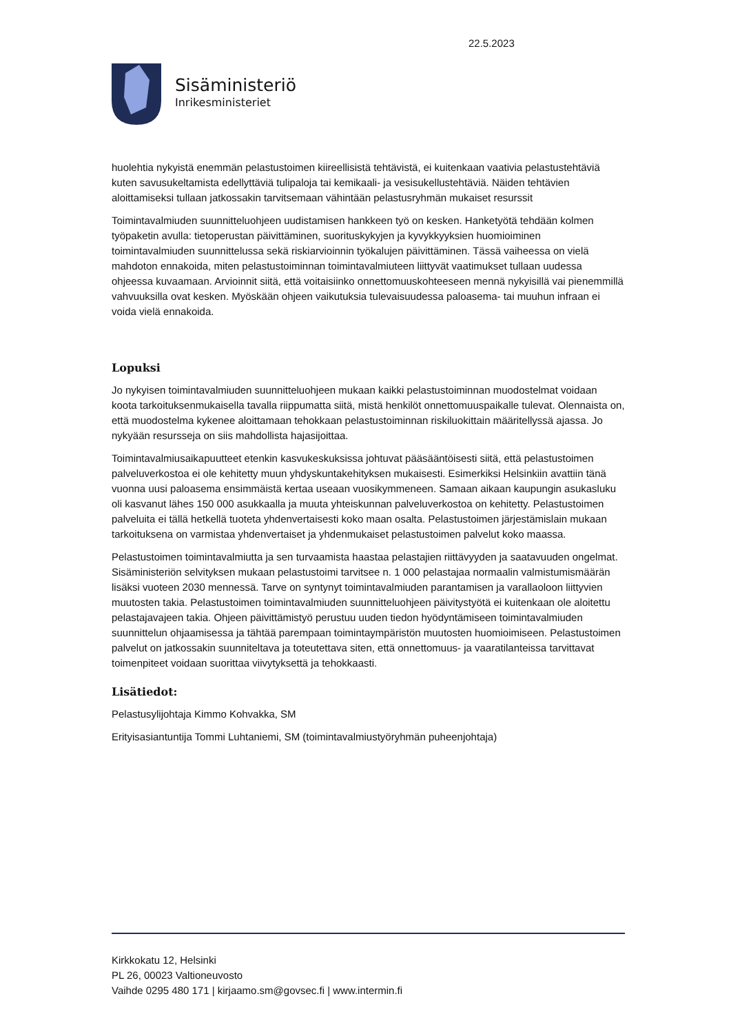22.5.2023
Sisäministeriö
Inrikesministeriet
huolehtia nykyistä enemmän pelastustoimen kiireellisistä tehtävistä, ei kuitenkaan vaativia pelastustehtäviä kuten savusukeltamista edellyttäviä tulipaloja tai kemikaali- ja vesisukellustehtäviä. Näiden tehtävien aloittamiseksi tullaan jatkossakin tarvitsemaan vähintään pelastusryhmän mukaiset resurssit
Toimintavalmiuden suunnitteluohjeen uudistamisen hankkeen työ on kesken. Hanketyötä tehdään kolmen työpaketin avulla: tietoperustan päivittäminen, suorituskykyjen ja kyvykkyyksien huomioiminen toimintavalmiuden suunnittelussa sekä riskiarvioinnin työkalujen päivittäminen. Tässä vaiheessa on vielä mahdoton ennakoida, miten pelastustoiminnan toimintavalmiuteen liittyvät vaatimukset tullaan uudessa ohjeessa kuvaamaan. Arvioinnit siitä, että voitaisiinko onnettomuuskohteeseen mennä nykyisillä vai pienemmillä vahvuuksilla ovat kesken. Myöskään ohjeen vaikutuksia tulevaisuudessa paloasema- tai muuhun infraan ei voida vielä ennakoida.
Lopuksi
Jo nykyisen toimintavalmiuden suunnitteluohjeen mukaan kaikki pelastustoiminnan muodostelmat voidaan koota tarkoituksenmukaisella tavalla riippumatta siitä, mistä henkilöt onnettomuuspaikalle tulevat. Olennaista on, että muodostelma kykenee aloittamaan tehokkaan pelastustoiminnan riskiluokittain määritellyssä ajassa. Jo nykyään resursseja on siis mahdollista hajasijoittaa.
Toimintavalmiusaikapuutteet etenkin kasvukeskuksissa johtuvat pääsääntöisesti siitä, että pelastustoimen palveluverkostoa ei ole kehitetty muun yhdyskuntakehityksen mukaisesti. Esimerkiksi Helsinkiin avattiin tänä vuonna uusi paloasema ensimmäistä kertaa useaan vuosikymmeneen. Samaan aikaan kaupungin asukasluku oli kasvanut lähes 150 000 asukkaalla ja muuta yhteiskunnan palveluverkostoa on kehitetty. Pelastustoimen palveluita ei tällä hetkellä tuoteta yhdenvertaisesti koko maan osalta. Pelastustoimen järjestämislain mukaan tarkoituksena on varmistaa yhdenvertaiset ja yhdenmukaiset pelastustoimen palvelut koko maassa.
Pelastustoimen toimintavalmiutta ja sen turvaamista haastaa pelastajien riittävyyden ja saatavuuden ongelmat. Sisäministeriön selvityksen mukaan pelastustoimi tarvitsee n. 1 000 pelastajaa normaalin valmistumismäärän lisäksi vuoteen 2030 mennessä. Tarve on syntynyt toimintavalmiuden parantamisen ja varallaoloon liittyvien muutosten takia. Pelastustoimen toimintavalmiuden suunnitteluohjeen päivitystyötä ei kuitenkaan ole aloitettu pelastajavajeen takia. Ohjeen päivittämistyö perustuu uuden tiedon hyödyntämiseen toimintavalmiuden suunnittelun ohjaamisessa ja tähtää parempaan toimintaympäristön muutosten huomioimiseen. Pelastustoimen palvelut on jatkossakin suunniteltava ja toteutettava siten, että onnettomuus- ja vaaratilanteissa tarvittavat toimenpiteet voidaan suorittaa viivytyksettä ja tehokkaasti.
Lisätiedot:
Pelastusylijohtaja Kimmo Kohvakka, SM
Erityisasiantuntija Tommi Luhtaniemi, SM (toimintavalmiustyöryhmän puheenjohtaja)
Kirkkokatu 12, Helsinki
PL 26, 00023 Valtioneuvosto
Vaihde 0295 480 171 | kirjaamo.sm@govsec.fi | www.intermin.fi